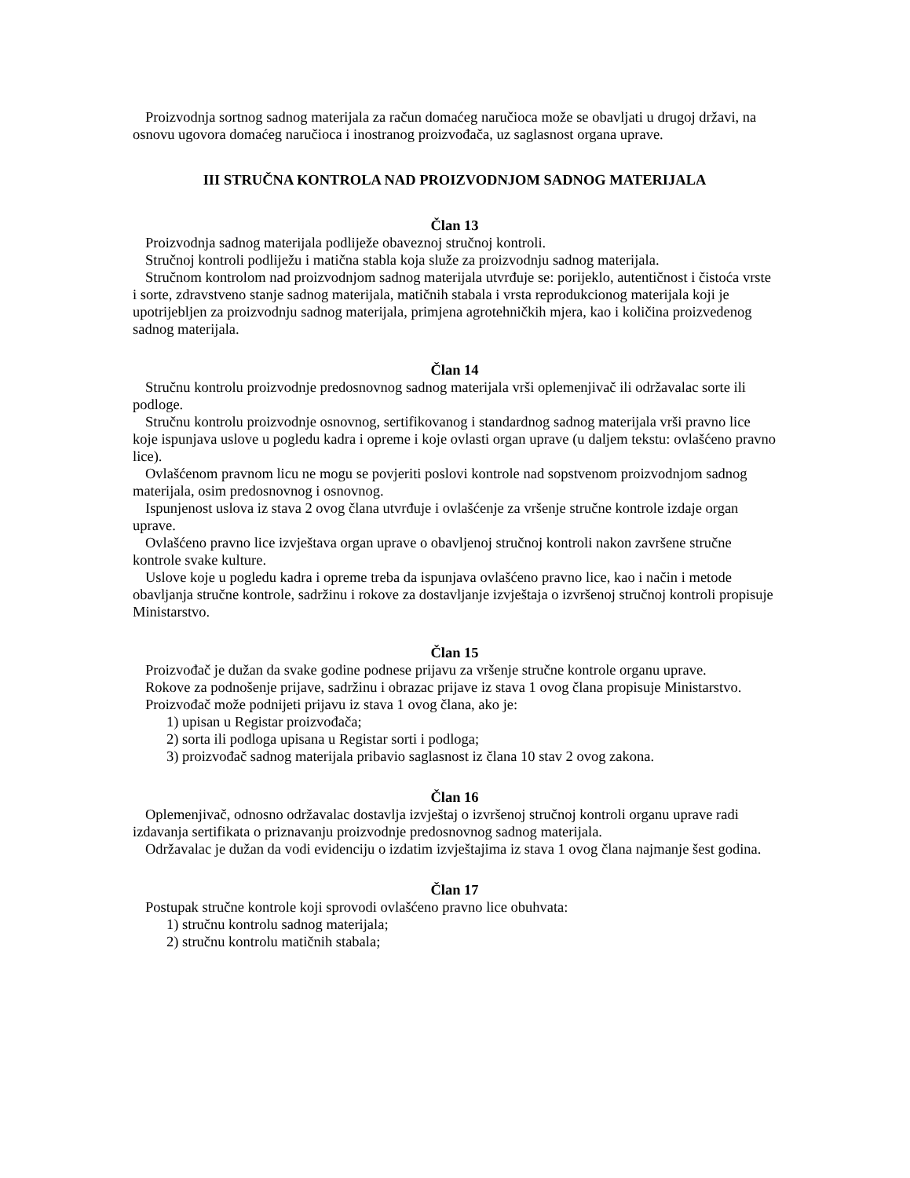Proizvodnja sortnog sadnog materijala za račun domaćeg naručioca može se obavljati u drugoj državi, na osnovu ugovora domaćeg naručioca i inostranog proizvođača, uz saglasnost organa uprave.
III STRUČNA KONTROLA NAD PROIZVODNJOM SADNOG MATERIJALA
Član 13
Proizvodnja sadnog materijala podliježe obaveznoj stručnoj kontroli.
Stručnoj kontroli podliježu i matična stabla koja služe za proizvodnju sadnog materijala.
Stručnom kontrolom nad proizvodnjom sadnog materijala utvrđuje se: porijeklo, autentičnost i čistoća vrste i sorte, zdravstveno stanje sadnog materijala, matičnih stabala i vrsta reprodukcionog materijala koji je upotrijebljen za proizvodnju sadnog materijala, primjena agrotehničkih mjera, kao i količina proizvedenog sadnog materijala.
Član 14
Stručnu kontrolu proizvodnje predosnovnog sadnog materijala vrši oplemenjivač ili održavalac sorte ili podloge.
Stručnu kontrolu proizvodnje osnovnog, sertifikovanog i standardnog sadnog materijala vrši pravno lice koje ispunjava uslove u pogledu kadra i opreme i koje ovlasti organ uprave (u daljem tekstu: ovlašćeno pravno lice).
Ovlašćenom pravnom licu ne mogu se povjeriti poslovi kontrole nad sopstvenom proizvodnjom sadnog materijala, osim predosnovnog i osnovnog.
Ispunjenost uslova iz stava 2 ovog člana utvrđuje i ovlašćenje za vršenje stručne kontrole izdaje organ uprave.
Ovlašćeno pravno lice izvještava organ uprave o obavljenoj stručnoj kontroli nakon završene stručne kontrole svake kulture.
Uslove koje u pogledu kadra i opreme treba da ispunjava ovlašćeno pravno lice, kao i način i metode obavljanja stručne kontrole, sadržinu i rokove za dostavljanje izvještaja o izvršenoj stručnoj kontroli propisuje Ministarstvo.
Član 15
Proizvođač je dužan da svake godine podnese prijavu za vršenje stručne kontrole organu uprave.
Rokove za podnošenje prijave, sadržinu i obrazac prijave iz stava 1 ovog člana propisuje Ministarstvo.
Proizvođač može podnijeti prijavu iz stava 1 ovog člana, ako je:
1) upisan u Registar proizvođača;
2) sorta ili podloga upisana u Registar sorti i podloga;
3) proizvođač sadnog materijala pribavio saglasnost iz člana 10 stav 2 ovog zakona.
Član 16
Oplemenjivač, odnosno održavalac dostavlja izvještaj o izvršenoj stručnoj kontroli organu uprave radi izdavanja sertifikata o priznavanju proizvodnje predosnovnog sadnog materijala.
Održavalac je dužan da vodi evidenciju o izdatim izvještajima iz stava 1 ovog člana najmanje šest godina.
Član 17
Postupak stručne kontrole koji sprovodi ovlašćeno pravno lice obuhvata:
1) stručnu kontrolu sadnog materijala;
2) stručnu kontrolu matičnih stabala;